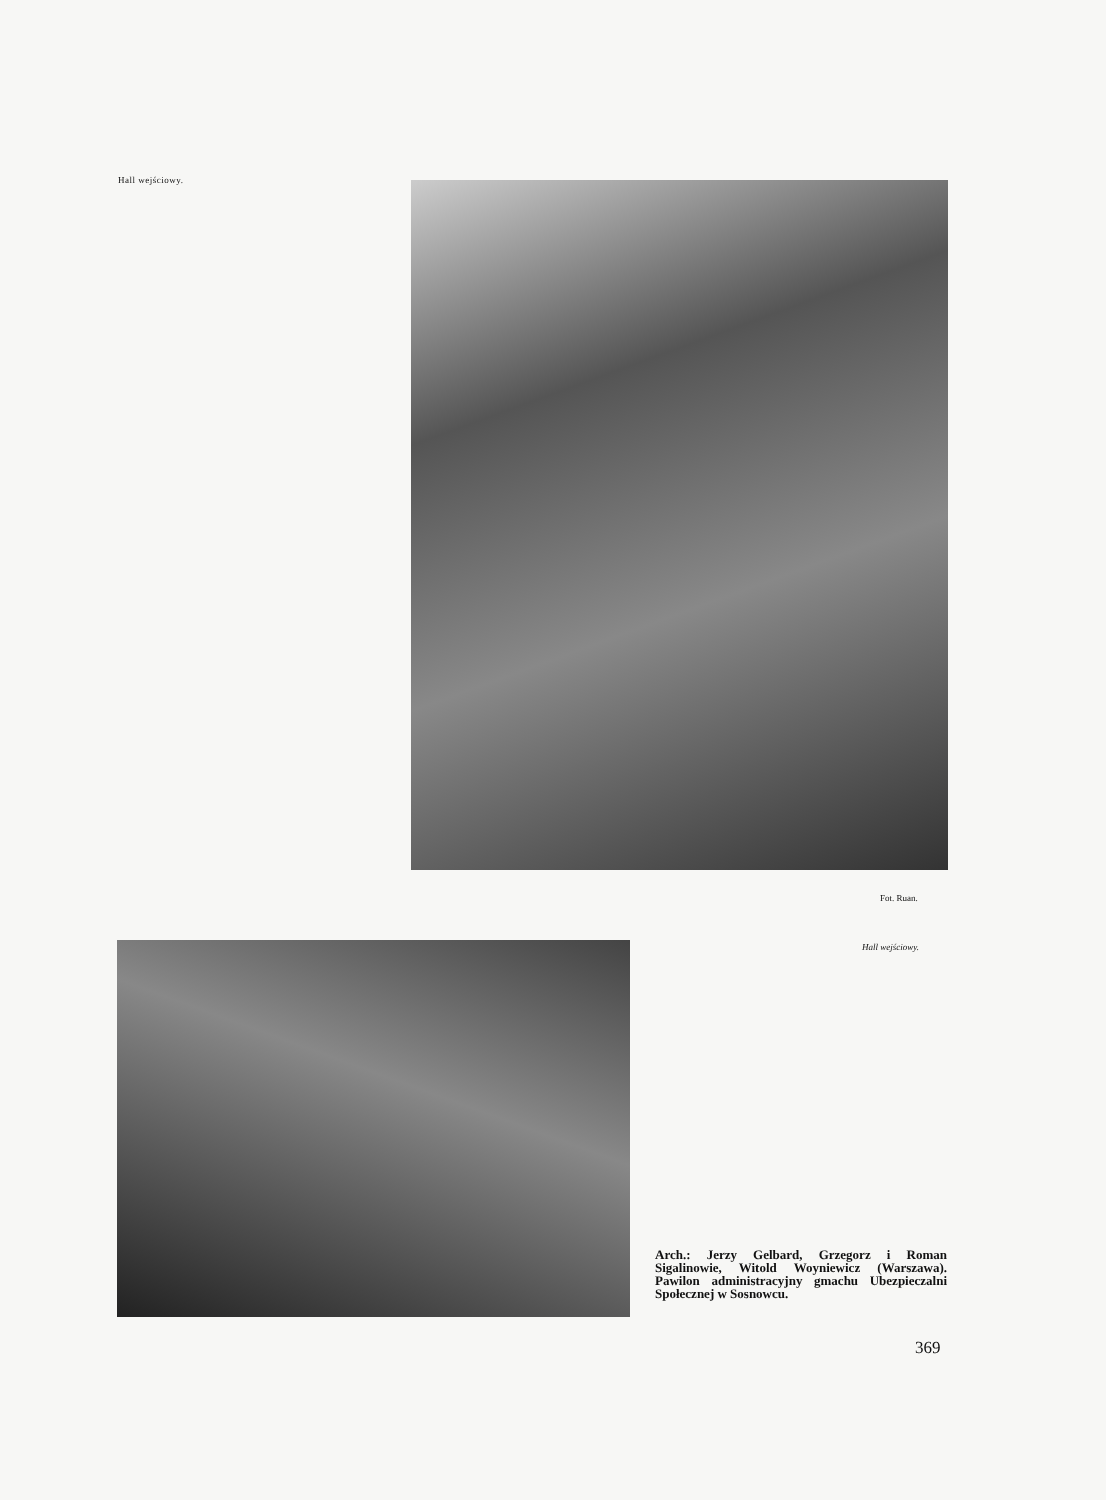Hall wejściowy.
Fot. Ruan.
Hall wejściowy.
Arch.: Jerzy Gelbard, Grzegorz i Roman Sigalinowie, Witold Woyniewicz (Warszawa). Pawilon administracyjny gmachu Ubezpieczalni Społecznej w Sosnowcu.
369